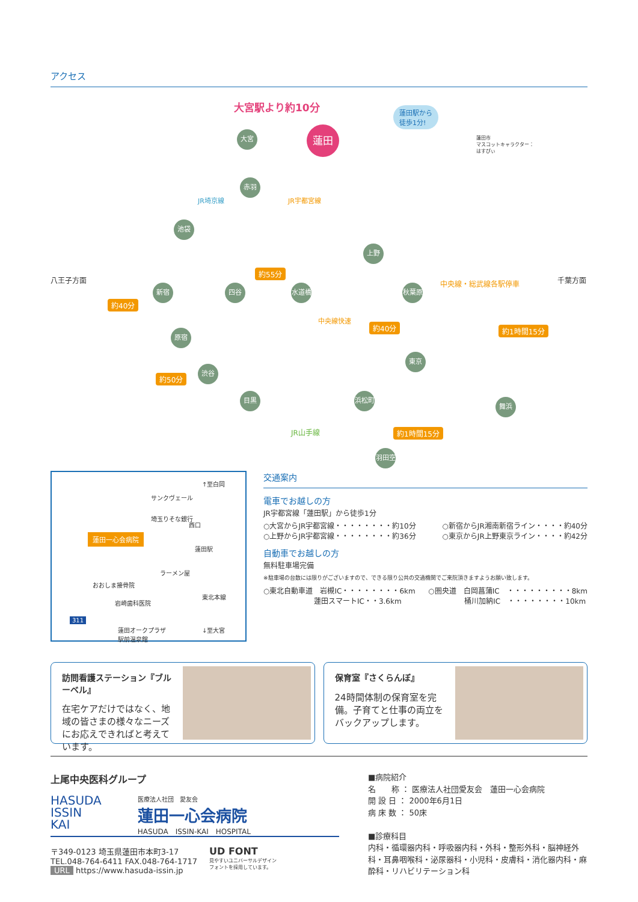アクセス
大宮駅より約10分 蓮田駅から
徒歩1分!
蓮田市
マスコットキャラクター：
はすぴぃ
大宮 蓮田
赤羽
JR埼京線 JR宇都宮線
池袋
上野
八王子方面
約55分
中央線・総武線各駅停車 千葉方面
新宿 四谷 水道橋 秋葉原
約40分
中央線快速
約40分 約1時間15分 原宿
東京
約50分
渋谷
目黒 浜松町
舞浜
JR山手線 約1時間15分
羽田空港
↑至白岡
サンクヴェール
埼玉りそな銀行
西口
蓮田一心会病院
蓮田駅
ラーメン屋
おおしま接骨院
岩崎歯科医院
東北本線
蓮田オークプラザ
駅前温泉館
311
↓至大宮
交通案内
電車でお越しの方
JR宇都宮線「蓮田駅」から徒歩1分
○大宮からJR宇都宮線・・・・・・・・約10分
○上野からJR宇都宮線・・・・・・・・約36分
○新宿からJR湘南新宿ライン・・・・約40分
○東京からJR上野東京ライン・・・・約42分
自動車でお越しの方
無料駐車場完備
※駐車場の台数には限りがございますので、できる限り公共の交通機関でご来院頂きますようお願い致します。
○東北自動車道　岩槻IC・・・・・・・・6km
　　　　　　　蓮田スマートIC・・3.6km
○圏央道　白岡菖蒲IC　・・・・・・・・・8km
　　　　　桶川加納IC　・・・・・・・・10km
訪問看護ステーション『ブルーベル』
在宅ケアだけではなく、地域の皆さまの様々なニーズにお応えできればと考えています。
保育室『さくらんぼ』
24時間体制の保育室を完備。子育てと仕事の両立をバックアップします。
上尾中央医科グループ
HASUDA
ISSIN
KAI
医療法人社団　愛友会
蓮田一心会病院
HASUDA　ISSIN-KAI　HOSPITAL
〒349-0123 埼玉県蓮田市本町3-17
TEL.048-764-6411 FAX.048-764-1717
URL https://www.hasuda-issin.jp
UD FONT
見やすいユニバーサルデザイン
フォントを採用しています。
■病院紹介
名　　称 ： 医療法人社団愛友会　蓮田一心会病院
開 設 日 ： 2000年6月1日
病 床 数 ： 50床
■診療科目
内科・循環器内科・呼吸器内科・外科・整形外科・脳神経外科・耳鼻咽喉科・泌尿器科・小児科・皮膚科・消化器内科・麻酔科・リハビリテーション科